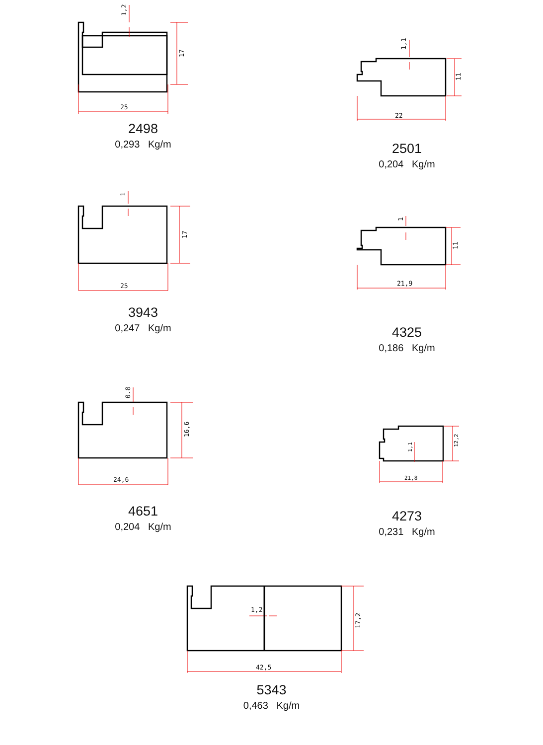25
17
1,2
2498
0,293 Kg/m
22
11
1,1
2501
0,204 Kg/m
25
17
1
3943
0,247 Kg/m
21,9
11
1
4325
0,186 Kg/m
24,6
16,6
0.8
4651
0,204 Kg/m
21,8
12,2
1,1
4273
0,231 Kg/m
42,5
1,2
17,2
5343
0,463 Kg/m